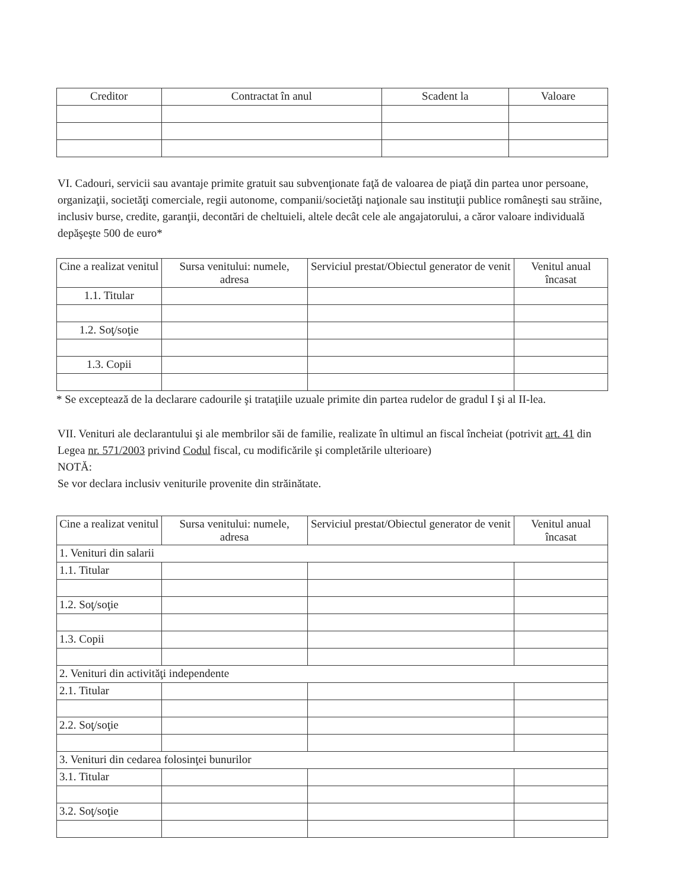| Creditor | Contractat în anul | Scadent la | Valoare |
| --- | --- | --- | --- |
VI. Cadouri, servicii sau avantaje primite gratuit sau subvenţionate faţă de valoarea de piaţă din partea unor persoane, organizaţii, societăţi comerciale, regii autonome, companii/societăţi naţionale sau instituţii publice româneşti sau străine, inclusiv burse, credite, garanţii, decontări de cheltuieli, altele decât cele ale angajatorului, a căror valoare individuală depăşeşte 500 de euro*
| Cine a realizat venitul | Sursa venitului: numele, adresa | Serviciul prestat/Obiectul generator de venit | Venitul anual încasat |
| --- | --- | --- | --- |
| 1.1. Titular | | | |
| 1.2. Soţ/soţie | | | |
| 1.3. Copii | | | |
* Se exceptează de la declarare cadourile şi trataţiile uzuale primite din partea rudelor de gradul I şi al II-lea.
VII. Venituri ale declarantului şi ale membrilor săi de familie, realizate în ultimul an fiscal încheiat (potrivit art. 41 din Legea nr. 571/2003 privind Codul fiscal, cu modificările şi completările ulterioare)
NOTĂ:
Se vor declara inclusiv veniturile provenite din străinătate.
| Cine a realizat venitul | Sursa venitului: numele, adresa | Serviciul prestat/Obiectul generator de venit | Venitul anual încasat |
| --- | --- | --- | --- |
| 1. Venituri din salarii | | | |
| 1.1. Titular | | | |
| 1.2. Soţ/soţie | | | |
| 1.3. Copii | | | |
| 2. Venituri din activităţi independente | | | |
| 2.1. Titular | | | |
| 2.2. Soţ/soţie | | | |
| 3. Venituri din cedarea folosinţei bunurilor | | | |
| 3.1. Titular | | | |
| 3.2. Soţ/soţie | | | |